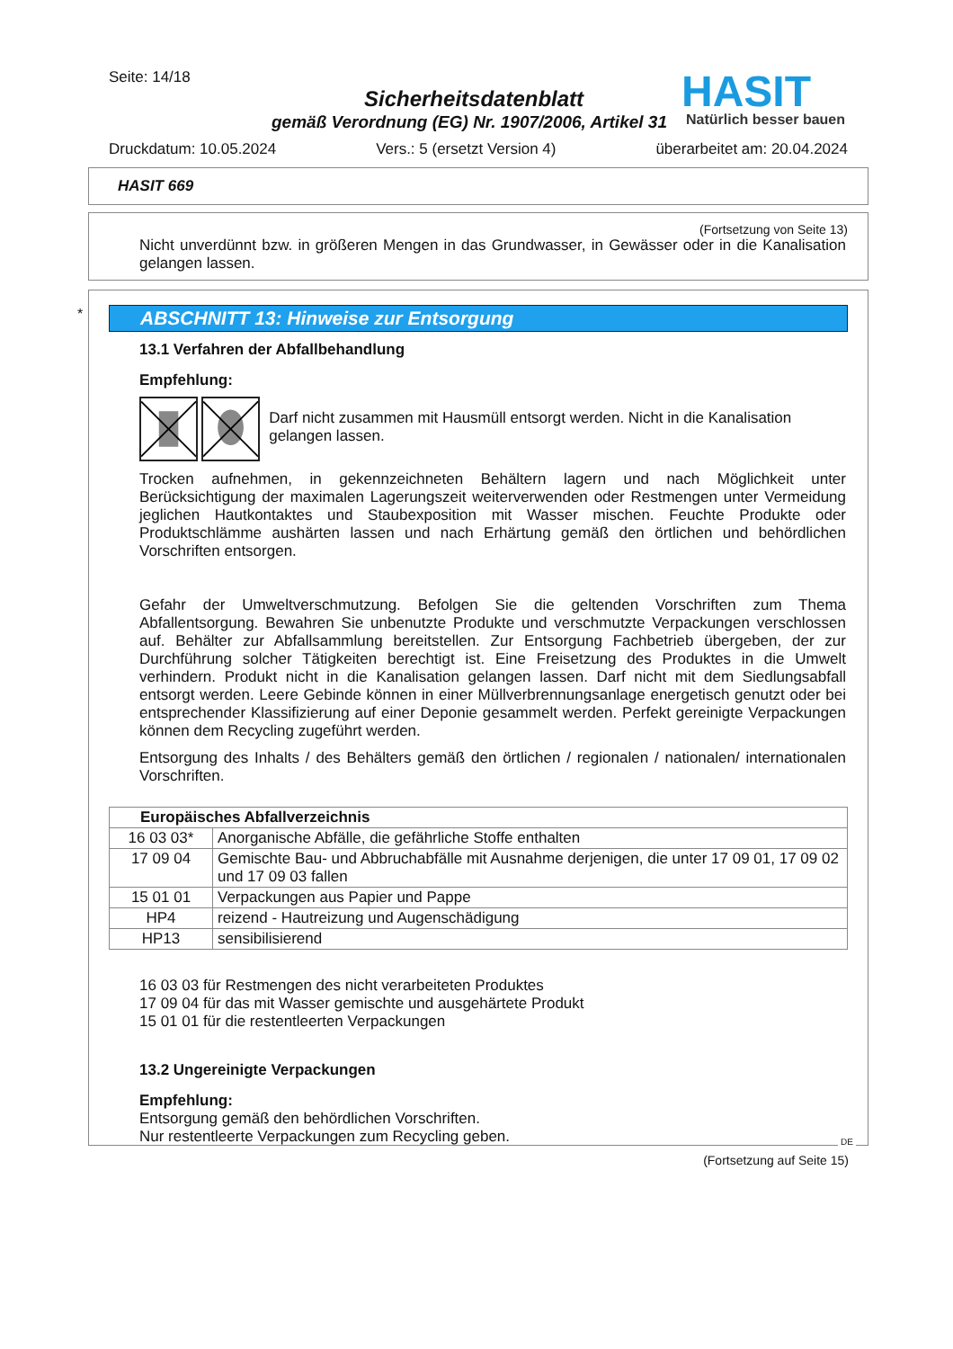Seite: 14/18
Sicherheitsdatenblatt
gemäß Verordnung (EG) Nr. 1907/2006, Artikel 31
HASIT
Natürlich besser bauen
Druckdatum: 10.05.2024 Vers.: 5 (ersetzt Version 4) überarbeitet am: 20.04.2024
HASIT 669
(Fortsetzung von Seite 13)
Nicht unverdünnt bzw. in größeren Mengen in das Grundwasser, in Gewässer oder in die Kanalisation gelangen lassen.
*
ABSCHNITT 13: Hinweise zur Entsorgung
13.1 Verfahren der Abfallbehandlung
Empfehlung:
Darf nicht zusammen mit Hausmüll entsorgt werden. Nicht in die Kanalisation gelangen lassen.
Trocken aufnehmen, in gekennzeichneten Behältern lagern und nach Möglichkeit unter Berücksichtigung der maximalen Lagerungszeit weiterverwenden oder Restmengen unter Vermeidung jeglichen Hautkontaktes und Staubexposition mit Wasser mischen. Feuchte Produkte oder Produktschlämme aushärten lassen und nach Erhärtung gemäß den örtlichen und behördlichen Vorschriften entsorgen.
Gefahr der Umweltverschmutzung. Befolgen Sie die geltenden Vorschriften zum Thema Abfallentsorgung. Bewahren Sie unbenutzte Produkte und verschmutzte Verpackungen verschlossen auf. Behälter zur Abfallsammlung bereitstellen. Zur Entsorgung Fachbetrieb übergeben, der zur Durchführung solcher Tätigkeiten berechtigt ist. Eine Freisetzung des Produktes in die Umwelt verhindern. Produkt nicht in die Kanalisation gelangen lassen. Darf nicht mit dem Siedlungsabfall entsorgt werden. Leere Gebinde können in einer Müllverbrennungsanlage energetisch genutzt oder bei entsprechender Klassifizierung auf einer Deponie gesammelt werden. Perfekt gereinigte Verpackungen können dem Recycling zugeführt werden.
Entsorgung des Inhalts / des Behälters gemäß den örtlichen / regionalen / nationalen/ internationalen Vorschriften.
| Europäisches Abfallverzeichnis | |
| --- | --- |
| 16 03 03* | Anorganische Abfälle, die gefährliche Stoffe enthalten |
| 17 09 04 | Gemischte Bau- und Abbruchabfälle mit Ausnahme derjenigen, die unter 17 09 01, 17 09 02 und 17 09 03 fallen |
| 15 01 01 | Verpackungen aus Papier und Pappe |
| HP4 | reizend - Hautreizung und Augenschädigung |
| HP13 | sensibilisierend |
16 03 03 für Restmengen des nicht verarbeiteten Produktes
17 09 04 für das mit Wasser gemischte und ausgehärtete Produkt
15 01 01 für die restentleerten Verpackungen
13.2 Ungereinigte Verpackungen
Empfehlung:
Entsorgung gemäß den behördlichen Vorschriften.
Nur restentleerte Verpackungen zum Recycling geben.
DE
(Fortsetzung auf Seite 15)